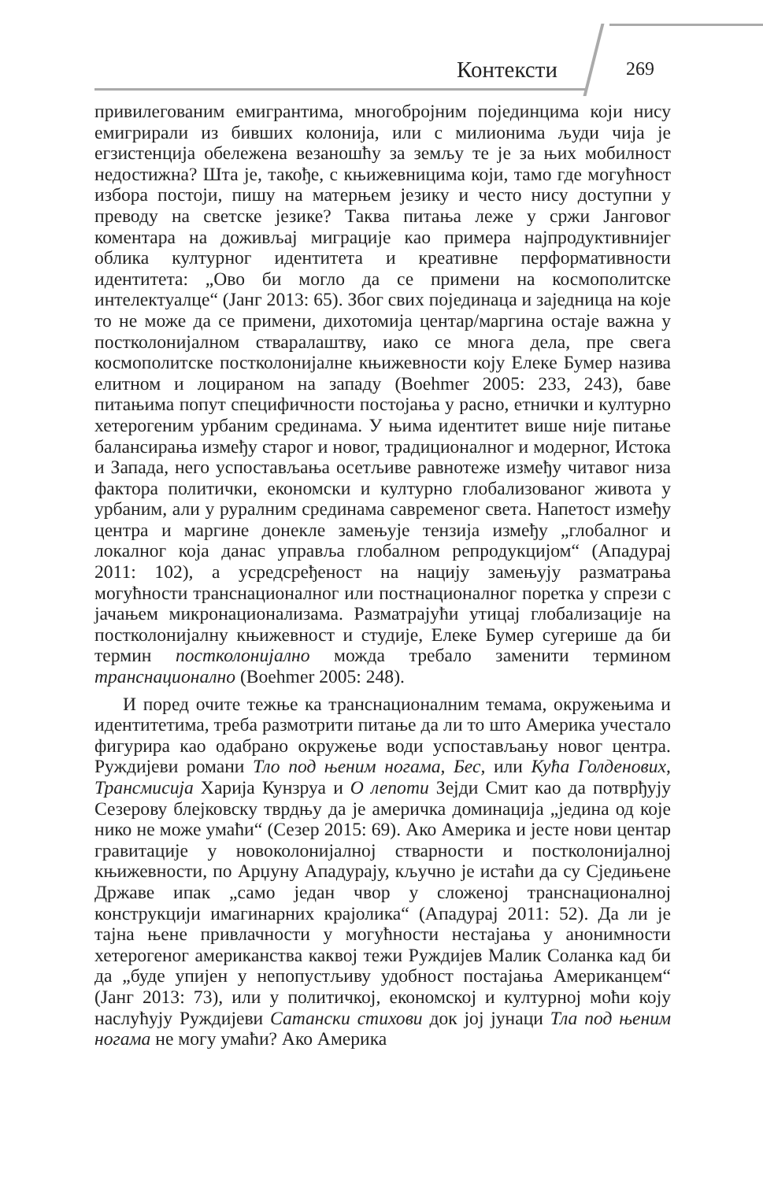Контексти 269
привилегованим емигрантима, многобројним појединцима који нису емигрирали из бивших колонија, или с милионима људи чија је егзистенција обележена везаношћу за земљу те је за њих мобилност недостижна? Шта је, такође, с књижевницима који, тамо где могућност избора постоји, пишу на матерњем језику и често нису доступни у преводу на светске језике? Таква питања леже у сржи Јанговог коментара на доживљај миграције као примера најпродуктивнијег облика културног идентитета и креативне перформативности идентитета: „Ово би могло да се примени на космополитске интелектуалце“ (Јанг 2013: 65). Због свих појединаца и заједница на које то не може да се примени, дихотомија центар/маргина остаје важна у постколонијалном стваралаштву, иако се многа дела, пре свега космополитске постколонијалне књижевности коју Елеке Бумер назива елитном и лоцираном на западу (Boehmer 2005: 233, 243), баве питањима попут специфичности постојања у расно, етнички и културно хетерогеним урбаним срединама. У њима идентитет више није питање балансирања између старог и новог, традиционалног и модерног, Истока и Запада, него успостављања осетљиве равнотеже између читавог низа фактора политички, економски и културно глобализованог живота у урбаним, али у руралним срединама савременог света. Напетост између центра и маргине донекле замењује тензија између „глобалног и локалног која данас управља глобалном репродукцијом“ (Ападурај 2011: 102), а усредсређеност на нацију замењују разматрања могућности транснационалног или постнационалног поретка у спрези с јачањем микронационализама. Разматрајући утицај глобализације на постколонијалну књижевност и студије, Елеке Бумер сугерише да би термин постколонијално можда требало заменити термином транснационално (Boehmer 2005: 248).
И поред очите тежње ка транснационалним темама, окружењима и идентитетима, треба размотрити питање да ли то што Америка учестало фигурира као одабрано окружење води успостављању новог центра. Руждијеви романи Тло под њеним ногама, Бес, или Кућа Голденових, Трансмисија Харија Кунзруа и О лепоти Зејди Смит као да потврђују Сезерову блејковску тврдњу да је америчка доминација „једина од које нико не може умаћи“ (Сезер 2015: 69). Ако Америка и јесте нови центар гравитације у новоколонијалној стварности и постколонијалној књижевности, по Арџуну Ападурају, кључно је истаћи да су Сједињене Државе ипак „само један чвор у сложеној транснационалној конструкцији имагинарних крајолика“ (Ападурај 2011: 52). Да ли је тајна њене привлачности у могућности нестајања у анонимности хетерогеног американства каквој тежи Ружд­ијев Малик Соланка кад би да „буде упијен у непопустљиву удобност постајања Американцем“ (Јанг 2013: 73), или у политичкој, економској и културној моћи коју наслућују Ружд­ијеви Сатански стихови док јој јунаци Тла под њеним ногама не могу умаћи? Ако Америка